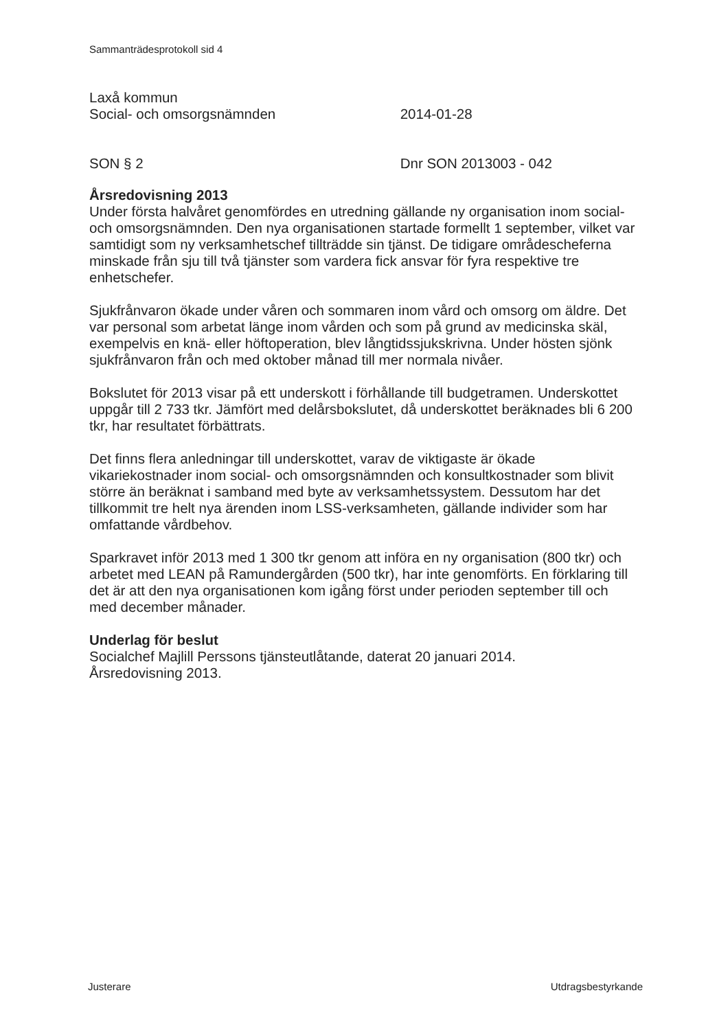Sammanträdesprotokoll sid 4
Laxå kommun
Social- och omsorgsnämnden 2014-01-28
SON § 2 Dnr SON 2013003 - 042
Årsredovisning 2013
Under första halvåret genomfördes en utredning gällande ny organisation inom social- och omsorgsnämnden. Den nya organisationen startade formellt 1 september, vilket var samtidigt som ny verksamhetschef tillträdde sin tjänst. De tidigare områdescheferna minskade från sju till två tjänster som vardera fick ansvar för fyra respektive tre enhetschefer.
Sjukfrånvaron ökade under våren och sommaren inom vård och omsorg om äldre. Det var personal som arbetat länge inom vården och som på grund av medicinska skäl, exempelvis en knä- eller höftoperation, blev långtidssjukskrivna. Under hösten sjönk sjukfrånvaron från och med oktober månad till mer normala nivåer.
Bokslutet för 2013 visar på ett underskott i förhållande till budgetramen. Underskottet uppgår till 2 733 tkr. Jämfört med delårsbokslutet, då underskottet beräknades bli 6 200 tkr, har resultatet förbättrats.
Det finns flera anledningar till underskottet, varav de viktigaste är ökade vikariekostnader inom social- och omsorgsnämnden och konsultkostnader som blivit större än beräknat i samband med byte av verksamhetssystem. Dessutom har det tillkommit tre helt nya ärenden inom LSS-verksamheten, gällande individer som har omfattande vårdbehov.
Sparkravet inför 2013 med 1 300 tkr genom att införa en ny organisation (800 tkr) och arbetet med LEAN på Ramundergården (500 tkr), har inte genomförts. En förklaring till det är att den nya organisationen kom igång först under perioden september till och med december månader.
Underlag för beslut
Socialchef Majlill Perssons tjänsteutlåtande, daterat 20 januari 2014.
Årsredovisning 2013.
Justerare Utdragsbestyrkande